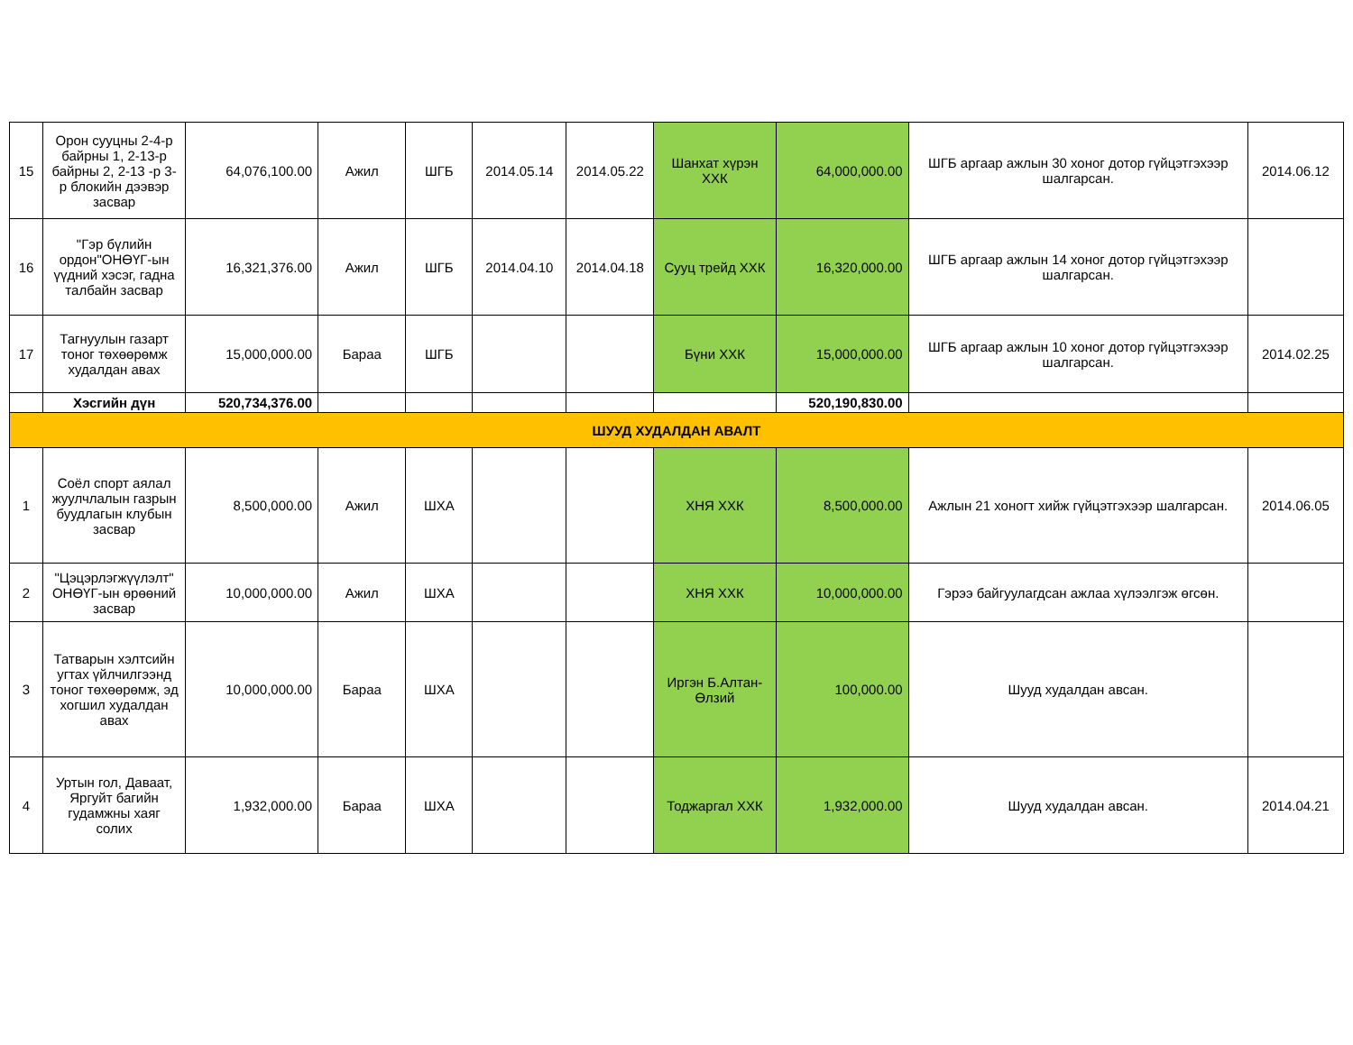| 15 | Орон сууцны 2-4-р байрны 1, 2-13-р байрны 2, 2-13 -р 3-р блокийн дээвэр засвар | 64,076,100.00 | Ажил | ШГБ | 2014.05.14 | 2014.05.22 | Шанхат хүрэн ХХК | 64,000,000.00 | ШГБ аргаар ажлын 30 хоног дотор гүйцэтгэхээр шалгарсан. | 2014.06.12 |
| 16 | "Гэр бүлийн ордон"ОНӨҮГ-ын үүдний хэсэг, гадна талбайн засвар | 16,321,376.00 | Ажил | ШГБ | 2014.04.10 | 2014.04.18 | Сууц трейд ХХК | 16,320,000.00 | ШГБ аргаар ажлын 14 хоног дотор гүйцэтгэхээр шалгарсан. | |
| 17 | Тагнуулын газарт тоног төхөөрөмж худалдан авах | 15,000,000.00 | Бараа | ШГБ | | | Бүни ХХК | 15,000,000.00 | ШГБ аргаар ажлын 10 хоног дотор гүйцэтгэхээр шалгарсан. | 2014.02.25 |
| | Хэсгийн дүн | 520,734,376.00 | | | | | | 520,190,830.00 | | |
| ШУУД ХУДАЛДАН АВАЛТ | | | | | | | | | | |
| 1 | Соёл спорт аялал жуулчлалын газрын буудлагын клубын засвар | 8,500,000.00 | Ажил | ШХА | | | ХНЯ ХХК | 8,500,000.00 | Ажлын 21 хоногт хийж гүйцэтгэхээр шалгарсан. | 2014.06.05 |
| 2 | "Цэцэрлэгжүүлэлт" ОНӨҮГ-ын өрөөний засвар | 10,000,000.00 | Ажил | ШХА | | | ХНЯ ХХК | 10,000,000.00 | Гэрээ байгуулагдсан ажлаа хүлээлгэж өгсөн. | |
| 3 | Татварын хэлтсийн угтах үйлчилгээнд тоног төхөөрөмж, эд хогшил худалдан авах | 10,000,000.00 | Бараа | ШХА | | | Иргэн Б.Алтан-Өлзий | 100,000.00 | Шууд худалдан авсан. | |
| 4 | Уртын гол, Даваат, Яргуйт багийн гудамжны хаяг солих | 1,932,000.00 | Бараа | ШХА | | | Тоджаргал ХХК | 1,932,000.00 | Шууд худалдан авсан. | 2014.04.21 |